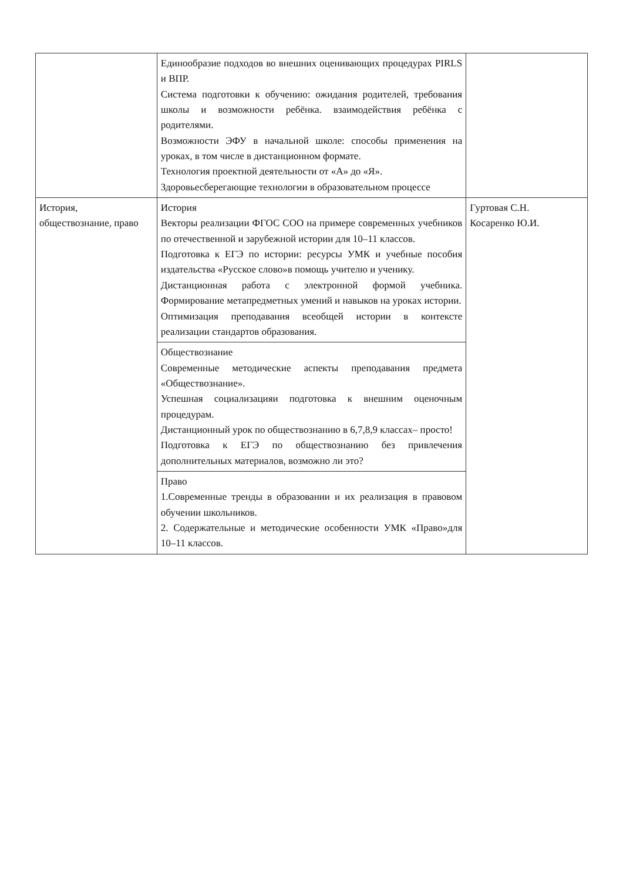| | Единообразие подходов во внешних оценивающих процедурах PIRLS и ВПР. Система подготовки к обучению: ожидания родителей, требования школы и возможности ребёнка. взаимодействия ребёнка с родителями. Возможности ЭФУ в начальной школе: способы применения на уроках, в том числе в дистанционном формате. Технология проектной деятельности от «А» до «Я». Здоровьесберегающие технологии в образовательном процессе | |
| История, обществознание, право | История Векторы реализации ФГОС СОО на примере современных учебников по отечественной и зарубежной истории для 10–11 классов. Подготовка к ЕГЭ по истории: ресурсы УМК и учебные пособия издательства «Русское слово»в помощь учителю и ученику. Дистанционная работа с электронной формой учебника. Формирование метапредметных умений и навыков на уроках истории. Оптимизация преподавания всеобщей истории в контексте реализации стандартов образования. | Гуртовая С.Н. Косаренко Ю.И. |
| | Обществознание Современные методические аспекты преподавания предмета «Обществознание». Успешная социализацияи подготовка к внешним оценочным процедурам. Дистанционный урок по обществознанию в 6,7,8,9 классах– просто! Подготовка к ЕГЭ по обществознанию без привлечения дополнительных материалов, возможно ли это? | |
| | Право 1.Современные тренды в образовании и их реализация в правовом обучении школьников. 2. Содержательные и методические особенности УМК «Право»для 10–11 классов. | |